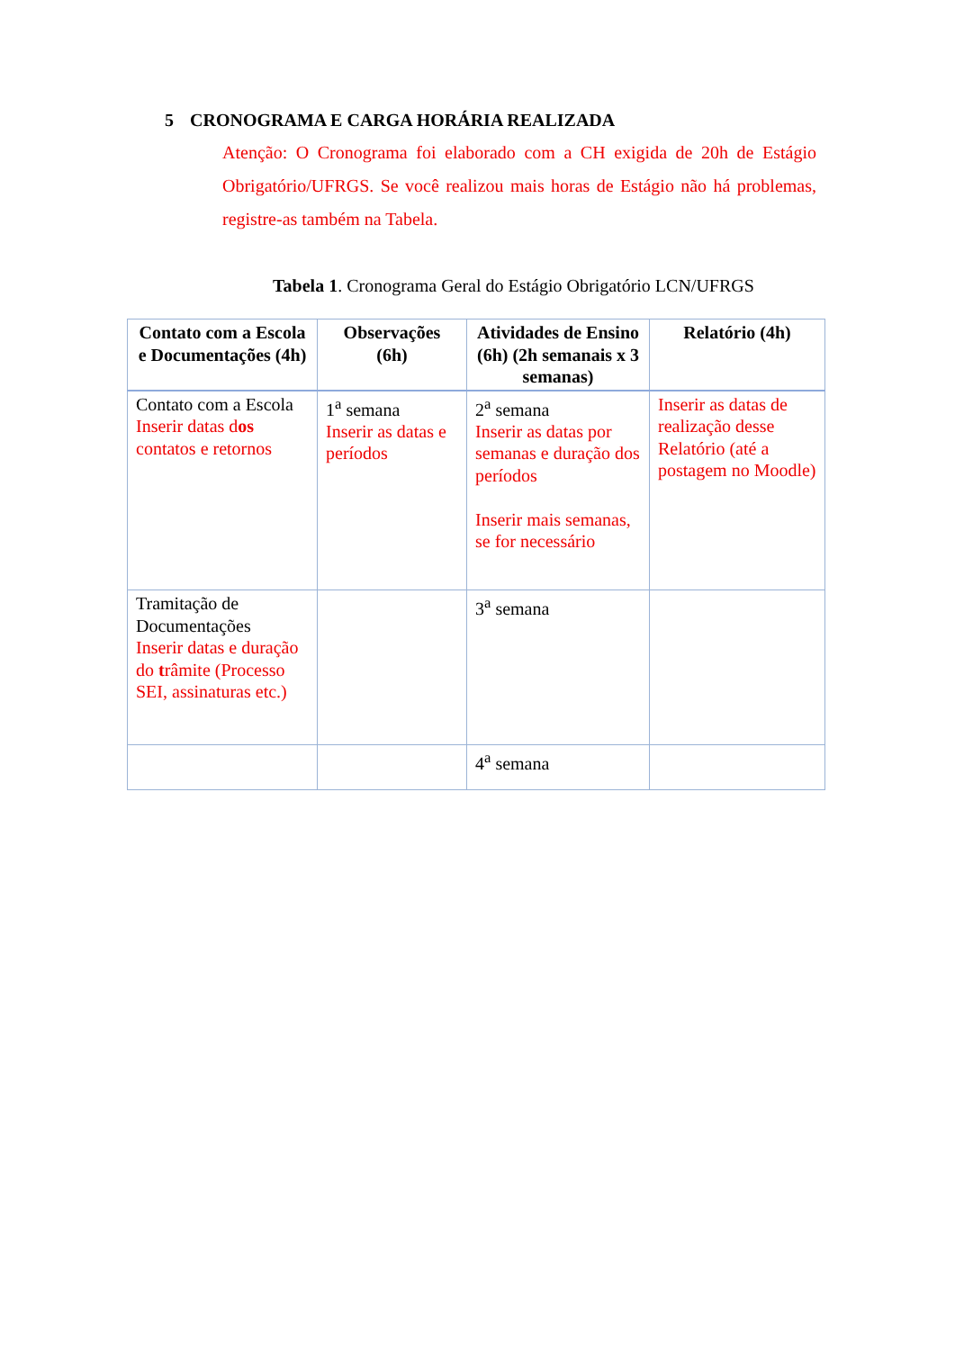5 CRONOGRAMA E CARGA HORÁRIA REALIZADA
Atenção: O Cronograma foi elaborado com a CH exigida de 20h de Estágio Obrigatório/UFRGS. Se você realizou mais horas de Estágio não há problemas, registre-as também na Tabela.
Tabela 1. Cronograma Geral do Estágio Obrigatório LCN/UFRGS
| Contato com a Escola e Documentações (4h) | Observações (6h) | Atividades de Ensino (6h) (2h semanais x 3 semanas) | Relatório (4h) |
| --- | --- | --- | --- |
| Contato com a Escola Inserir datas d os contatos e retornos | 1<sup>a</sup> semana Inserir as datas e períodos | 2<sup>a</sup> semana Inserir as datas por semanas e duração dos períodos Inserir mais semanas, se for necessário | Inserir as datas de realização desse Relatório (até a postagem no Moodle) |
| Tramitação de Documentações Inserir datas e duração do t râmite (Processo SEI, assinaturas etc.) | | 3<sup>a</sup> semana | |
| | | 4<sup>a</sup> semana | |